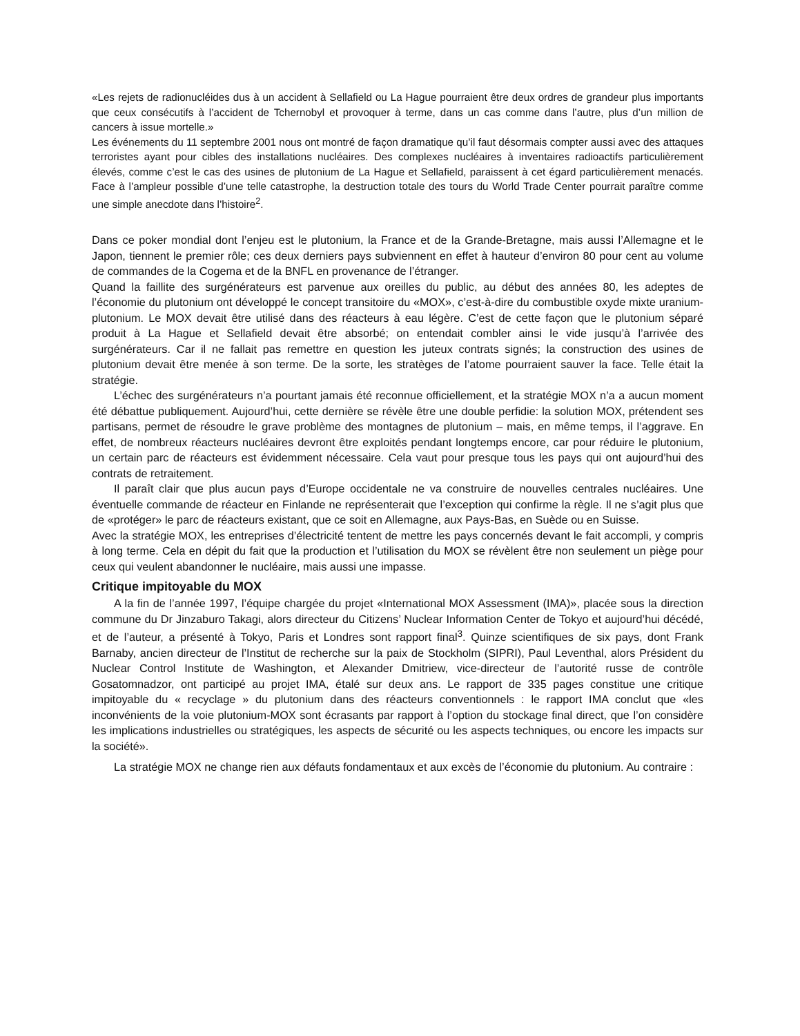«Les rejets de radionucléides dus à un accident à Sellafield ou La Hague pourraient être deux ordres de grandeur plus importants que ceux consécutifs à l’accident de Tchernobyl et provoquer à terme, dans un cas comme dans l’autre, plus d’un million de cancers à issue mortelle.»
Les événements du 11 septembre 2001 nous ont montré de façon dramatique qu’il faut désormais compter aussi avec des attaques terroristes ayant pour cibles des installations nucléaires. Des complexes nucléaires à inventaires radioactifs particulièrement élevés, comme c’est le cas des usines de plutonium de La Hague et Sellafield, paraissent à cet égard particulièrement menacés. Face à l’ampleur possible d’une telle catastrophe, la destruction totale des tours du World Trade Center pourrait paraître comme une simple anecdote dans l’histoire<sup>2</sup>.
Dans ce poker mondial dont l’enjeu est le plutonium, la France et de la Grande-Bretagne, mais aussi l’Allemagne et le Japon, tiennent le premier rôle; ces deux derniers pays subviennent en effet à hauteur d’environ 80 pour cent au volume de commandes de la Cogema et de la BNFL en provenance de l’étranger.
Quand la faillite des surgénérateurs est parvenue aux oreilles du public, au début des années 80, les adeptes de l’économie du plutonium ont développé le concept transitoire du «MOX», c’est-à-dire du combustible oxyde mixte uranium-plutonium. Le MOX devait être utilisé dans des réacteurs à eau légère. C’est de cette façon que le plutonium séparé produit à La Hague et Sellafield devait être absorbé; on entendait combler ainsi le vide jusqu’à l’arrivée des surgénérateurs. Car il ne fallait pas remettre en question les juteux contrats signés; la construction des usines de plutonium devait être menée à son terme. De la sorte, les stratèges de l’atome pourraient sauver la face. Telle était la stratégie.
L’échec des surgénérateurs n’a pourtant jamais été reconnue officiellement, et la stratégie MOX n’a a aucun moment été débattue publiquement. Aujourd’hui, cette dernière se révèle être une double perfidie: la solution MOX, prétendent ses partisans, permet de résoudre le grave problème des montagnes de plutonium – mais, en même temps, il l’aggrave. En effet, de nombreux réacteurs nucléaires devront être exploités pendant longtemps encore, car pour réduire le plutonium, un certain parc de réacteurs est évidemment nécessaire. Cela vaut pour presque tous les pays qui ont aujourd’hui des contrats de retraitement.
Il paraît clair que plus aucun pays d’Europe occidentale ne va construire de nouvelles centrales nucléaires. Une éventuelle commande de réacteur en Finlande ne représenterait que l’exception qui confirme la règle. Il ne s’agit plus que de «protéger» le parc de réacteurs existant, que ce soit en Allemagne, aux Pays-Bas, en Suède ou en Suisse.
Avec la stratégie MOX, les entreprises d’électricité tentent de mettre les pays concernés devant le fait accompli, y compris à long terme. Cela en dépit du fait que la production et l’utilisation du MOX se révèlent être non seulement un piège pour ceux qui veulent abandonner le nucléaire, mais aussi une impasse.
Critique impitoyable du MOX
A la fin de l’année 1997, l’équipe chargée du projet «International MOX Assessment (IMA)», placée sous la direction commune du Dr Jinzaburo Takagi, alors directeur du Citizens’ Nuclear Information Center de Tokyo et aujourd’hui décédé, et de l’auteur, a présenté à Tokyo, Paris et Londres sont rapport final<sup>3</sup>. Quinze scientifiques de six pays, dont Frank Barnaby, ancien directeur de l’Institut de recherche sur la paix de Stockholm (SIPRI), Paul Leventhal, alors Président du Nuclear Control Institute de Washington, et Alexander Dmitriew, vice-directeur de l’autorité russe de contrôle Gosatomnadzor, ont participé au projet IMA, étalé sur deux ans. Le rapport de 335 pages constitue une critique impitoyable du « recyclage » du plutonium dans des réacteurs conventionnels : le rapport IMA conclut que «les inconvénients de la voie plutonium-MOX sont écrasants par rapport à l’option du stockage final direct, que l’on considère les implications industrielles ou stratégiques, les aspects de sécurité ou les aspects techniques, ou encore les impacts sur la société».
La stratégie MOX ne change rien aux défauts fondamentaux et aux excès de l’économie du plutonium. Au contraire :